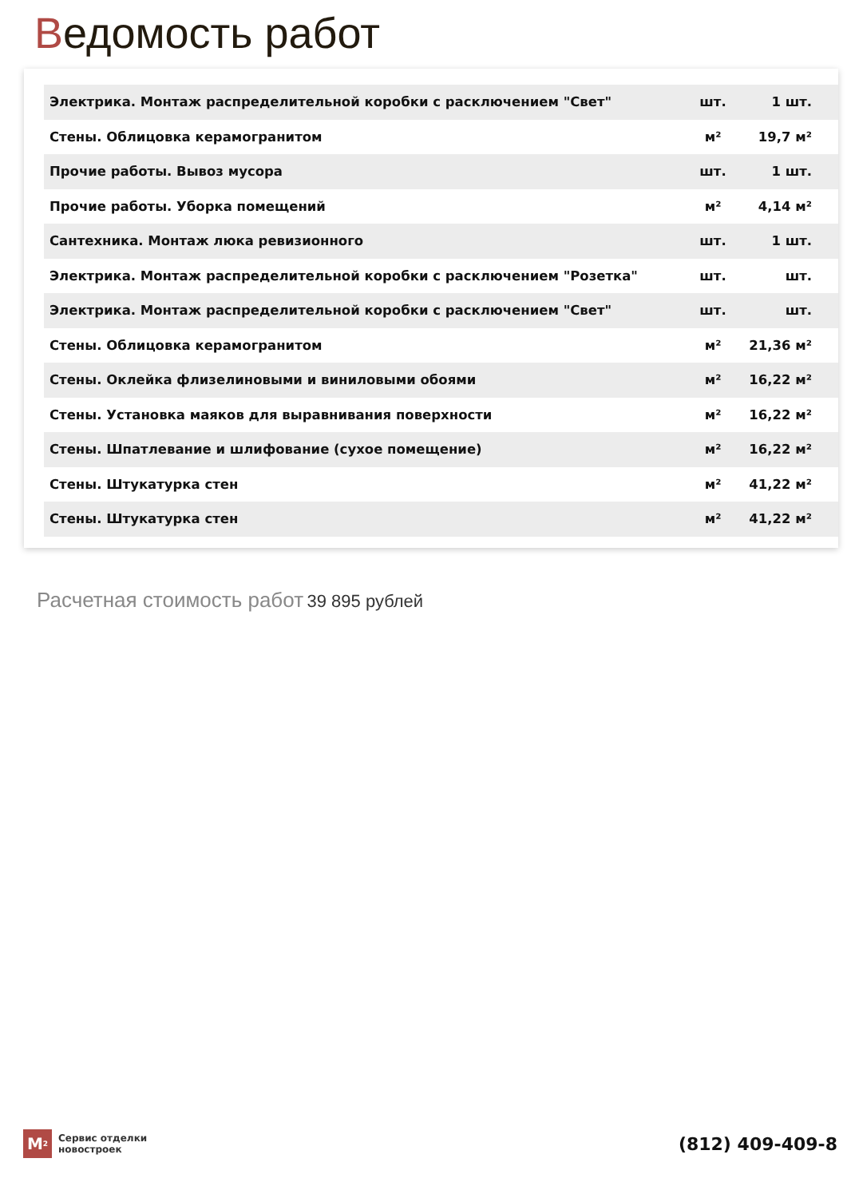Ведомость работ
| Электрика. Монтаж распределительной коробки с расключением "Свет" | шт. | 1 шт. |
| Стены. Облицовка керамогранитом | м² | 19,7 м² |
| Прочие работы. Вывоз мусора | шт. | 1 шт. |
| Прочие работы. Уборка помещений | м² | 4,14 м² |
| Сантехника. Монтаж люка ревизионного | шт. | 1 шт. |
| Электрика. Монтаж распределительной коробки с расключением "Розетка" | шт. | шт. |
| Электрика. Монтаж распределительной коробки с расключением "Свет" | шт. | шт. |
| Стены. Облицовка керамогранитом | м² | 21,36 м² |
| Стены. Оклейка флизелиновыми и виниловыми обоями | м² | 16,22 м² |
| Стены. Установка маяков для выравнивания поверхности | м² | 16,22 м² |
| Стены. Шпатлевание и шлифование (сухое помещение) | м² | 16,22 м² |
| Стены. Штукатурка стен | м² | 41,22 м² |
| Стены. Штукатурка стен | м² | 41,22 м² |
Расчетная стоимость работ 39 895 рублей
M<sup>2</sup>
Сервис отделки
новостроек
(812) 409-409-8